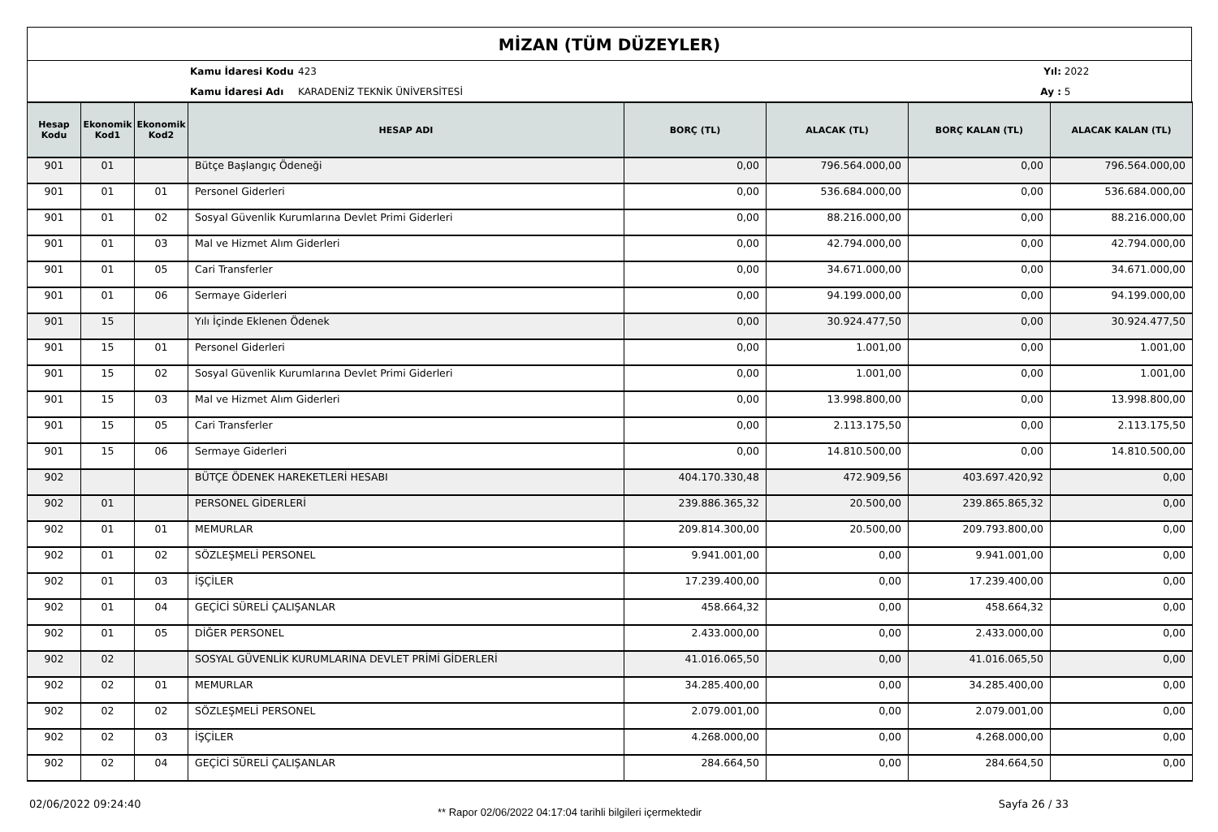MİZAN (TÜM DÜZEYLER)
Kamu İdaresi Kodu 423 Yıl: 2022
Kamu İdaresi Adı KARADENİZ TEKNİK ÜNİVERSİTESİ Ay : 5
| Hesap Kodu | Ekonomik Kod1 | Ekonomik Kod2 | HESAP ADI | BORÇ (TL) | ALACAK (TL) | BORÇ KALAN (TL) | ALACAK KALAN (TL) |
| --- | --- | --- | --- | --- | --- | --- | --- |
| 901 | 01 | | Bütçe Başlangıç Ödeneği | 0,00 | 796.564.000,00 | 0,00 | 796.564.000,00 |
| 901 | 01 | 01 | Personel Giderleri | 0,00 | 536.684.000,00 | 0,00 | 536.684.000,00 |
| 901 | 01 | 02 | Sosyal Güvenlik Kurumlarına Devlet Primi Giderleri | 0,00 | 88.216.000,00 | 0,00 | 88.216.000,00 |
| 901 | 01 | 03 | Mal ve Hizmet Alım Giderleri | 0,00 | 42.794.000,00 | 0,00 | 42.794.000,00 |
| 901 | 01 | 05 | Cari Transferler | 0,00 | 34.671.000,00 | 0,00 | 34.671.000,00 |
| 901 | 01 | 06 | Sermaye Giderleri | 0,00 | 94.199.000,00 | 0,00 | 94.199.000,00 |
| 901 | 15 | | Yılı İçinde Eklenen Ödenek | 0,00 | 30.924.477,50 | 0,00 | 30.924.477,50 |
| 901 | 15 | 01 | Personel Giderleri | 0,00 | 1.001,00 | 0,00 | 1.001,00 |
| 901 | 15 | 02 | Sosyal Güvenlik Kurumlarına Devlet Primi Giderleri | 0,00 | 1.001,00 | 0,00 | 1.001,00 |
| 901 | 15 | 03 | Mal ve Hizmet Alım Giderleri | 0,00 | 13.998.800,00 | 0,00 | 13.998.800,00 |
| 901 | 15 | 05 | Cari Transferler | 0,00 | 2.113.175,50 | 0,00 | 2.113.175,50 |
| 901 | 15 | 06 | Sermaye Giderleri | 0,00 | 14.810.500,00 | 0,00 | 14.810.500,00 |
| 902 | | | BÜTÇE ÖDENEK HAREKETLERİ HESABI | 404.170.330,48 | 472.909,56 | 403.697.420,92 | 0,00 |
| 902 | 01 | | PERSONEL GİDERLERİ | 239.886.365,32 | 20.500,00 | 239.865.865,32 | 0,00 |
| 902 | 01 | 01 | MEMURLAR | 209.814.300,00 | 20.500,00 | 209.793.800,00 | 0,00 |
| 902 | 01 | 02 | SÖZLEŞMELİ PERSONEL | 9.941.001,00 | 0,00 | 9.941.001,00 | 0,00 |
| 902 | 01 | 03 | İŞÇİLER | 17.239.400,00 | 0,00 | 17.239.400,00 | 0,00 |
| 902 | 01 | 04 | GEÇİCİ SÜRELİ ÇALIŞANLAR | 458.664,32 | 0,00 | 458.664,32 | 0,00 |
| 902 | 01 | 05 | DİĞER PERSONEL | 2.433.000,00 | 0,00 | 2.433.000,00 | 0,00 |
| 902 | 02 | | SOSYAL GÜVENLİK KURUMLARINA DEVLET PRİMİ GİDERLERİ | 41.016.065,50 | 0,00 | 41.016.065,50 | 0,00 |
| 902 | 02 | 01 | MEMURLAR | 34.285.400,00 | 0,00 | 34.285.400,00 | 0,00 |
| 902 | 02 | 02 | SÖZLEŞMELİ PERSONEL | 2.079.001,00 | 0,00 | 2.079.001,00 | 0,00 |
| 902 | 02 | 03 | İŞÇİLER | 4.268.000,00 | 0,00 | 4.268.000,00 | 0,00 |
| 902 | 02 | 04 | GEÇİCİ SÜRELİ ÇALIŞANLAR | 284.664,50 | 0,00 | 284.664,50 | 0,00 |
02/06/2022 09:24:40 ** Rapor 02/06/2022 04:17:04 tarihli bilgileri içermektedir Sayfa 26 / 33